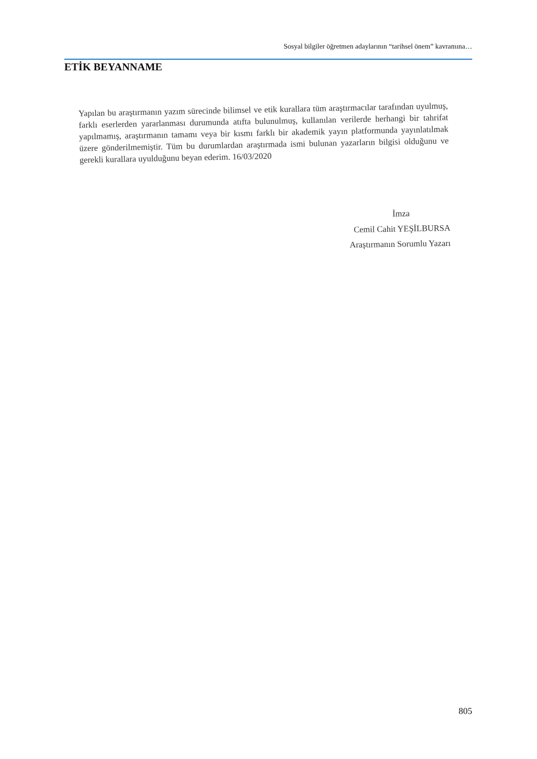Sosyal bilgiler öğretmen adaylarının “tarihsel önem” kavramına…
ETİK BEYANNAME
Yapılan bu araştırmanın yazım sürecinde bilimsel ve etik kurallara tüm araştırmacılar tarafından uyulmuş, farklı eserlerden yararlanması durumunda atıfta bulunulmuş, kullanılan verilerde herhangi bir tahrifat yapılmamış, araştırmanın tamamı veya bir kısmı farklı bir akademik yayın platformunda yayınlatılmak üzere gönderilmemiştir. Tüm bu durumlardan araştırmada ismi bulunan yazarların bilgisi olduğunu ve gerekli kurallara uyulduğunu beyan ederim. 16/03/2020
İmza
Cemil Cahit YEŞİLBURSA
Araştırmanın Sorumlu Yazarı
805